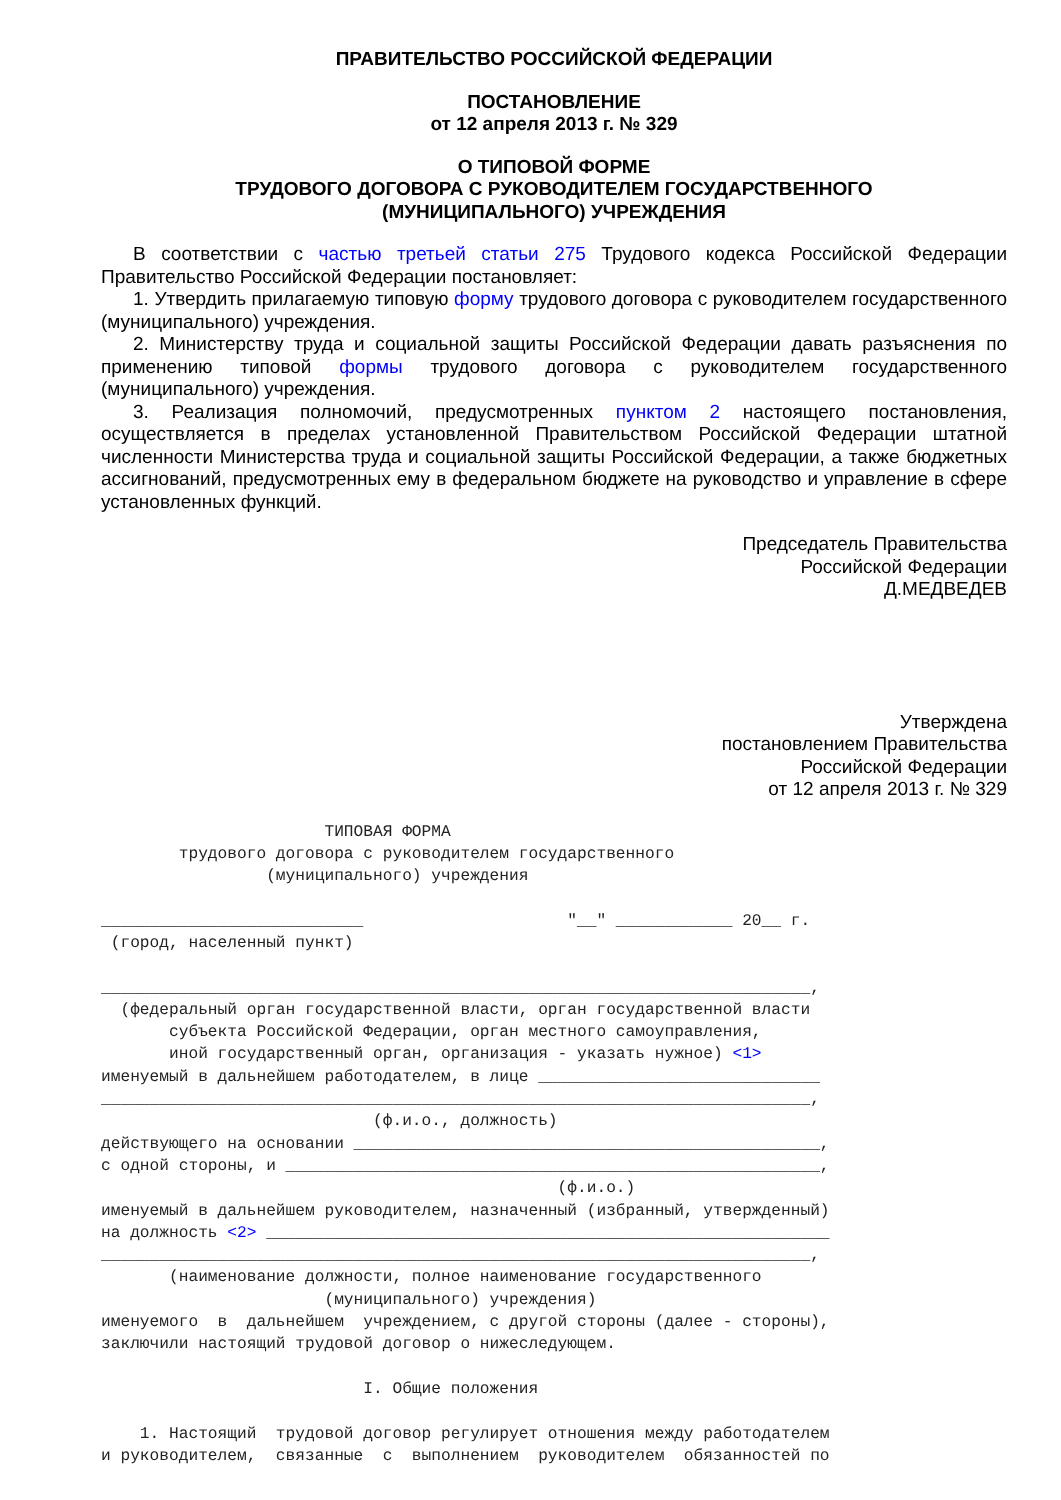ПРАВИТЕЛЬСТВО РОССИЙСКОЙ ФЕДЕРАЦИИ
ПОСТАНОВЛЕНИЕ
от 12 апреля 2013 г. № 329
О ТИПОВОЙ ФОРМЕ
ТРУДОВОГО ДОГОВОРА С РУКОВОДИТЕЛЕМ ГОСУДАРСТВЕННОГО
(МУНИЦИПАЛЬНОГО) УЧРЕЖДЕНИЯ
В соответствии с частью третьей статьи 275 Трудового кодекса Российской Федерации Правительство Российской Федерации постановляет:
1. Утвердить прилагаемую типовую форму трудового договора с руководителем государственного (муниципального) учреждения.
2. Министерству труда и социальной защиты Российской Федерации давать разъяснения по применению типовой формы трудового договора с руководителем государственного (муниципального) учреждения.
3. Реализация полномочий, предусмотренных пунктом 2 настоящего постановления, осуществляется в пределах установленной Правительством Российской Федерации штатной численности Министерства труда и социальной защиты Российской Федерации, а также бюджетных ассигнований, предусмотренных ему в федеральном бюджете на руководство и управление в сфере установленных функций.
Председатель Правительства
Российской Федерации
Д.МЕДВЕДЕВ
Утверждена
постановлением Правительства
Российской Федерации
от 12 апреля 2013 г. № 329
                       ТИПОВАЯ ФОРМА
        трудового договора с руководителем государственного
                 (муниципального) учреждения

___________________________                     "__" ____________ 20__ г.
 (город, населенный пункт)

_________________________________________________________________________,
  (федеральный орган государственной власти, орган государственной власти
       субъекта Российской Федерации, орган местного самоуправления,
       иной государственный орган, организация - указать нужное) <1>
именуемый в дальнейшем работодателем, в лице _____________________________
_________________________________________________________________________,
                            (ф.и.о., должность)
действующего на основании ________________________________________________,
с одной стороны, и _______________________________________________________,
                                               (ф.и.о.)
именуемый в дальнейшем руководителем, назначенный (избранный, утвержденный)
на должность <2> __________________________________________________________
_________________________________________________________________________,
       (наименование должности, полное наименование государственного
                       (муниципального) учреждения)
именуемого  в  дальнейшем  учреждением, с другой стороны (далее - стороны),
заключили настоящий трудовой договор о нижеследующем.

                           I. Общие положения

    1. Настоящий  трудовой договор регулирует отношения между работодателем
и руководителем,  связанные  с  выполнением  руководителем  обязанностей по